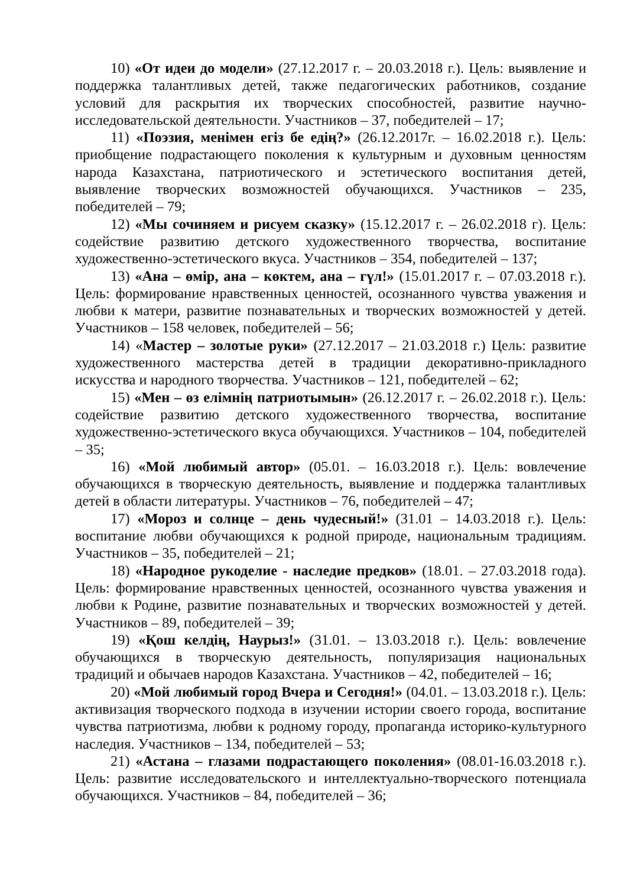10) «От идеи до модели» (27.12.2017 г. – 20.03.2018 г.). Цель: выявление и поддержка талантливых детей, также педагогических работников, создание условий для раскрытия их творческих способностей, развитие научно-исследовательской деятельности. Участников – 37, победителей – 17;
11) «Поэзия, менімен егіз бе едің?» (26.12.2017г. – 16.02.2018 г.). Цель: приобщение подрастающего поколения к культурным и духовным ценностям народа Казахстана, патриотического и эстетического воспитания детей, выявление творческих возможностей обучающихся. Участников – 235, победителей – 79;
12) «Мы сочиняем и рисуем сказку» (15.12.2017 г. – 26.02.2018 г). Цель: содействие развитию детского художественного творчества, воспитание художественно-эстетического вкуса. Участников – 354, победителей – 137;
13) «Ана – өмір, ана – көктем, ана – гүл!» (15.01.2017 г. – 07.03.2018 г.). Цель: формирование нравственных ценностей, осознанного чувства уважения и любви к матери, развитие познавательных и творческих возможностей у детей. Участников – 158 человек, победителей – 56;
14) «Мастер – золотые руки» (27.12.2017 – 21.03.2018 г.) Цель: развитие художественного мастерства детей в традиции декоративно-прикладного искусства и народного творчества. Участников – 121, победителей – 62;
15) «Мен – өз елімнің патриотымын» (26.12.2017 г. – 26.02.2018 г.). Цель: содействие развитию детского художественного творчества, воспитание художественно-эстетического вкуса обучающихся. Участников – 104, победителей – 35;
16) «Мой любимый автор» (05.01. – 16.03.2018 г.). Цель: вовлечение обучающихся в творческую деятельность, выявление и поддержка талантливых детей в области литературы. Участников – 76, победителей – 47;
17) «Мороз и солнце – день чудесный!» (31.01 – 14.03.2018 г.). Цель: воспитание любви обучающихся к родной природе, национальным традициям. Участников – 35, победителей – 21;
18) «Народное рукоделие - наследие предков» (18.01. – 27.03.2018 года). Цель: формирование нравственных ценностей, осознанного чувства уважения и любви к Родине, развитие познавательных и творческих возможностей у детей. Участников – 89, победителей – 39;
19) «Қош келдің, Наурыз!» (31.01. – 13.03.2018 г.). Цель: вовлечение обучающихся в творческую деятельность, популяризация национальных традиций и обычаев народов Казахстана. Участников – 42, победителей – 16;
20) «Мой любимый город Вчера и Сегодня!» (04.01. – 13.03.2018 г.). Цель: активизация творческого подхода в изучении истории своего города, воспитание чувства патриотизма, любви к родному городу, пропаганда историко-культурного наследия. Участников – 134, победителей – 53;
21) «Астана – глазами подрастающего поколения» (08.01-16.03.2018 г.). Цель: развитие исследовательского и интеллектуально-творческого потенциала обучающихся. Участников – 84, победителей – 36;